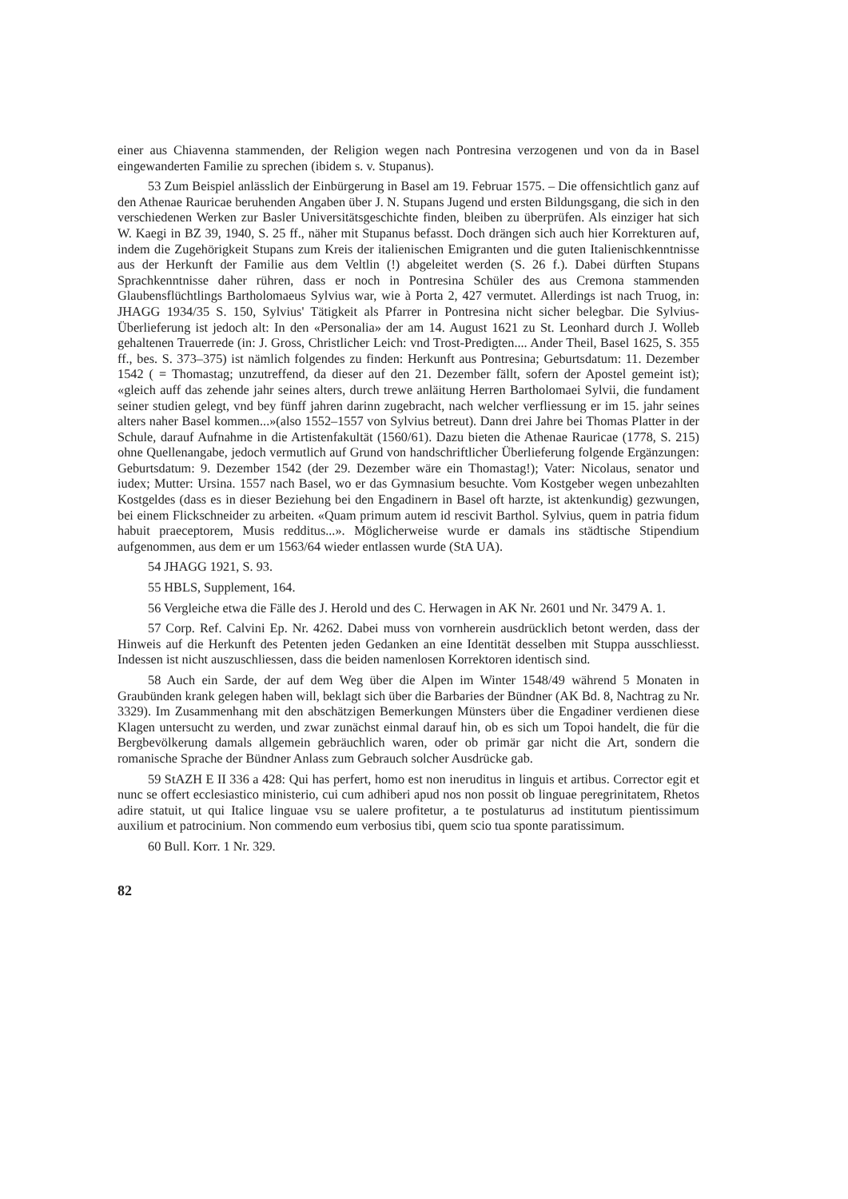einer aus Chiavenna stammenden, der Religion wegen nach Pontresina verzogenen und von da in Basel eingewanderten Familie zu sprechen (ibidem s. v. Stupanus).
53 Zum Beispiel anlässlich der Einbürgerung in Basel am 19. Februar 1575. – Die offensichtlich ganz auf den Athenae Rauricae beruhenden Angaben über J. N. Stupans Jugend und ersten Bildungsgang, die sich in den verschiedenen Werken zur Basler Universitätsgeschichte finden, bleiben zu überprüfen. Als einziger hat sich W. Kaegi in BZ 39, 1940, S. 25 ff., näher mit Stupanus befasst. Doch drängen sich auch hier Korrekturen auf, indem die Zugehörigkeit Stupans zum Kreis der italienischen Emigranten und die guten Italienischkenntnisse aus der Herkunft der Familie aus dem Veltlin (!) abgeleitet werden (S. 26 f.). Dabei dürften Stupans Sprachkenntnisse daher rühren, dass er noch in Pontresina Schüler des aus Cremona stammenden Glaubensflüchtlings Bartholomaeus Sylvius war, wie à Porta 2, 427 vermutet. Allerdings ist nach Truog, in: JHAGG 1934/35 S. 150, Sylvius' Tätigkeit als Pfarrer in Pontresina nicht sicher belegbar. Die Sylvius-Überlieferung ist jedoch alt: In den «Personalia» der am 14. August 1621 zu St. Leonhard durch J. Wolleb gehaltenen Trauerrede (in: J. Gross, Christlicher Leich: vnd Trost-Predigten.... Ander Theil, Basel 1625, S. 355 ff., bes. S. 373–375) ist nämlich folgendes zu finden: Herkunft aus Pontresina; Geburtsdatum: 11. Dezember 1542 ( = Thomastag; unzutreffend, da dieser auf den 21. Dezember fällt, sofern der Apostel gemeint ist); «gleich auff das zehende jahr seines alters, durch trewe anläitung Herren Bartholomaei Sylvii, die fundament seiner studien gelegt, vnd bey fünff jahren darinn zugebracht, nach welcher verfliessung er im 15. jahr seines alters naher Basel kommen...»(also 1552–1557 von Sylvius betreut). Dann drei Jahre bei Thomas Platter in der Schule, darauf Aufnahme in die Artistenfakultät (1560/61). Dazu bieten die Athenae Rauricae (1778, S. 215) ohne Quellenangabe, jedoch vermutlich auf Grund von handschriftlicher Überlieferung folgende Ergänzungen: Geburtsdatum: 9. Dezember 1542 (der 29. Dezember wäre ein Thomastag!); Vater: Nicolaus, senator und iudex; Mutter: Ursina. 1557 nach Basel, wo er das Gymnasium besuchte. Vom Kostgeber wegen unbezahlten Kostgeldes (dass es in dieser Beziehung bei den Engadinern in Basel oft harzte, ist aktenkundig) gezwungen, bei einem Flickschneider zu arbeiten. «Quam primum autem id rescivit Barthol. Sylvius, quem in patria fidum habuit praeceptorem, Musis redditus...». Möglicherweise wurde er damals ins städtische Stipendium aufgenommen, aus dem er um 1563/64 wieder entlassen wurde (StA UA).
54 JHAGG 1921, S. 93.
55 HBLS, Supplement, 164.
56 Vergleiche etwa die Fälle des J. Herold und des C. Herwagen in AK Nr. 2601 und Nr. 3479 A. 1.
57 Corp. Ref. Calvini Ep. Nr. 4262. Dabei muss von vornherein ausdrücklich betont werden, dass der Hinweis auf die Herkunft des Petenten jeden Gedanken an eine Identität desselben mit Stuppa ausschliesst. Indessen ist nicht auszuschliessen, dass die beiden namenlosen Korrektoren identisch sind.
58 Auch ein Sarde, der auf dem Weg über die Alpen im Winter 1548/49 während 5 Monaten in Graubünden krank gelegen haben will, beklagt sich über die Barbaries der Bündner (AK Bd. 8, Nachtrag zu Nr. 3329). Im Zusammenhang mit den abschätzigen Bemerkungen Münsters über die Engadiner verdienen diese Klagen untersucht zu werden, und zwar zunächst einmal darauf hin, ob es sich um Topoi handelt, die für die Bergbevölkerung damals allgemein gebräuchlich waren, oder ob primär gar nicht die Art, sondern die romanische Sprache der Bündner Anlass zum Gebrauch solcher Ausdrücke gab.
59 StAZH E II 336 a 428: Qui has perfert, homo est non ineruditus in linguis et artibus. Corrector egit et nunc se offert ecclesiastico ministerio, cui cum adhiberi apud nos non possit ob linguae peregrinitatem, Rhetos adire statuit, ut qui Italice linguae vsu se ualere profitetur, a te postulaturus ad institutum pientissimum auxilium et patrocinium. Non commendo eum verbosius tibi, quem scio tua sponte paratissimum.
60 Bull. Korr. 1 Nr. 329.
82